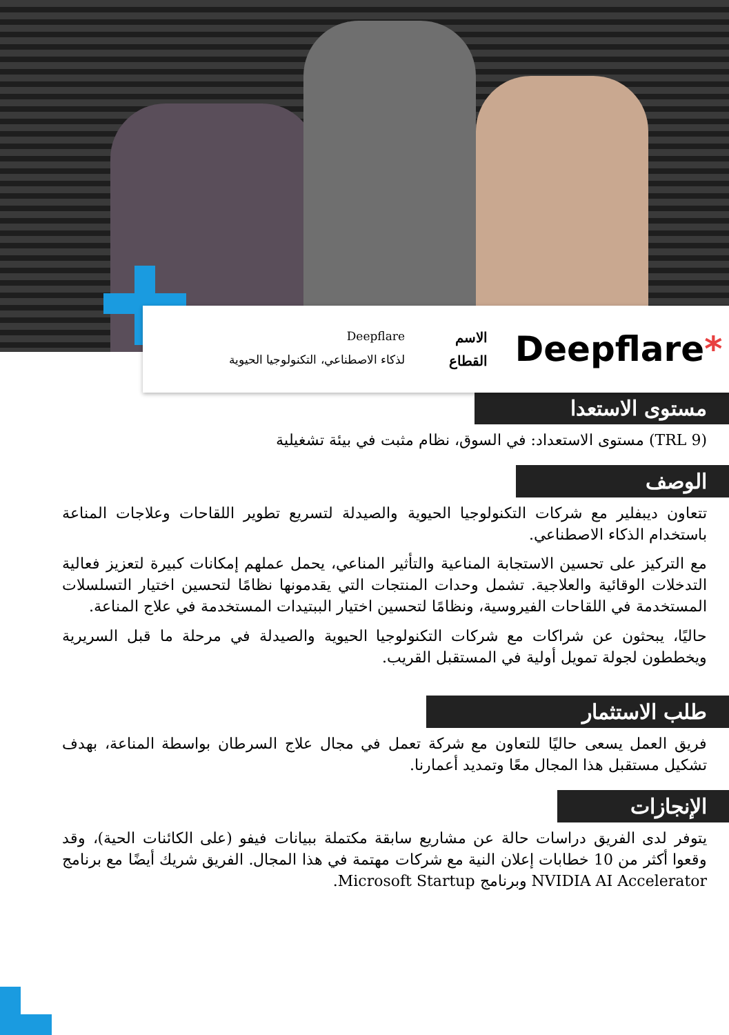Deepflare*
الاسم Deepflare
القطاع لذكاء الاصطناعي، التكنولوجيا الحيوية
مستوى الاستعدا
(TRL 9) مستوى الاستعداد: في السوق، نظام مثبت في بيئة تشغيلية
الوصف
تتعاون ديبفلير مع شركات التكنولوجيا الحيوية والصيدلة لتسريع تطوير اللقاحات وعلاجات المناعة باستخدام الذكاء الاصطناعي.
مع التركيز على تحسين الاستجابة المناعية والتأثير المناعي، يحمل عملهم إمكانات كبيرة لتعزيز فعالية التدخلات الوقائية والعلاجية. تشمل وحدات المنتجات التي يقدمونها نظامًا لتحسين اختيار التسلسلات المستخدمة في اللقاحات الفيروسية، ونظامًا لتحسين اختيار الببتيدات المستخدمة في علاج المناعة.
حاليًا، يبحثون عن شراكات مع شركات التكنولوجيا الحيوية والصيدلة في مرحلة ما قبل السريرية ويخططون لجولة تمويل أولية في المستقبل القريب.
طلب الاستثمار
فريق العمل يسعى حاليًا للتعاون مع شركة تعمل في مجال علاج السرطان بواسطة المناعة، بهدف تشكيل مستقبل هذا المجال معًا وتمديد أعمارنا.
الإنجازات
يتوفر لدى الفريق دراسات حالة عن مشاريع سابقة مكتملة ببيانات فيفو (على الكائنات الحية)، وقد وقعوا أكثر من 10 خطابات إعلان النية مع شركات مهتمة في هذا المجال. الفريق شريك أيضًا مع برنامج NVIDIA AI Accelerator وبرنامج Microsoft Startup.